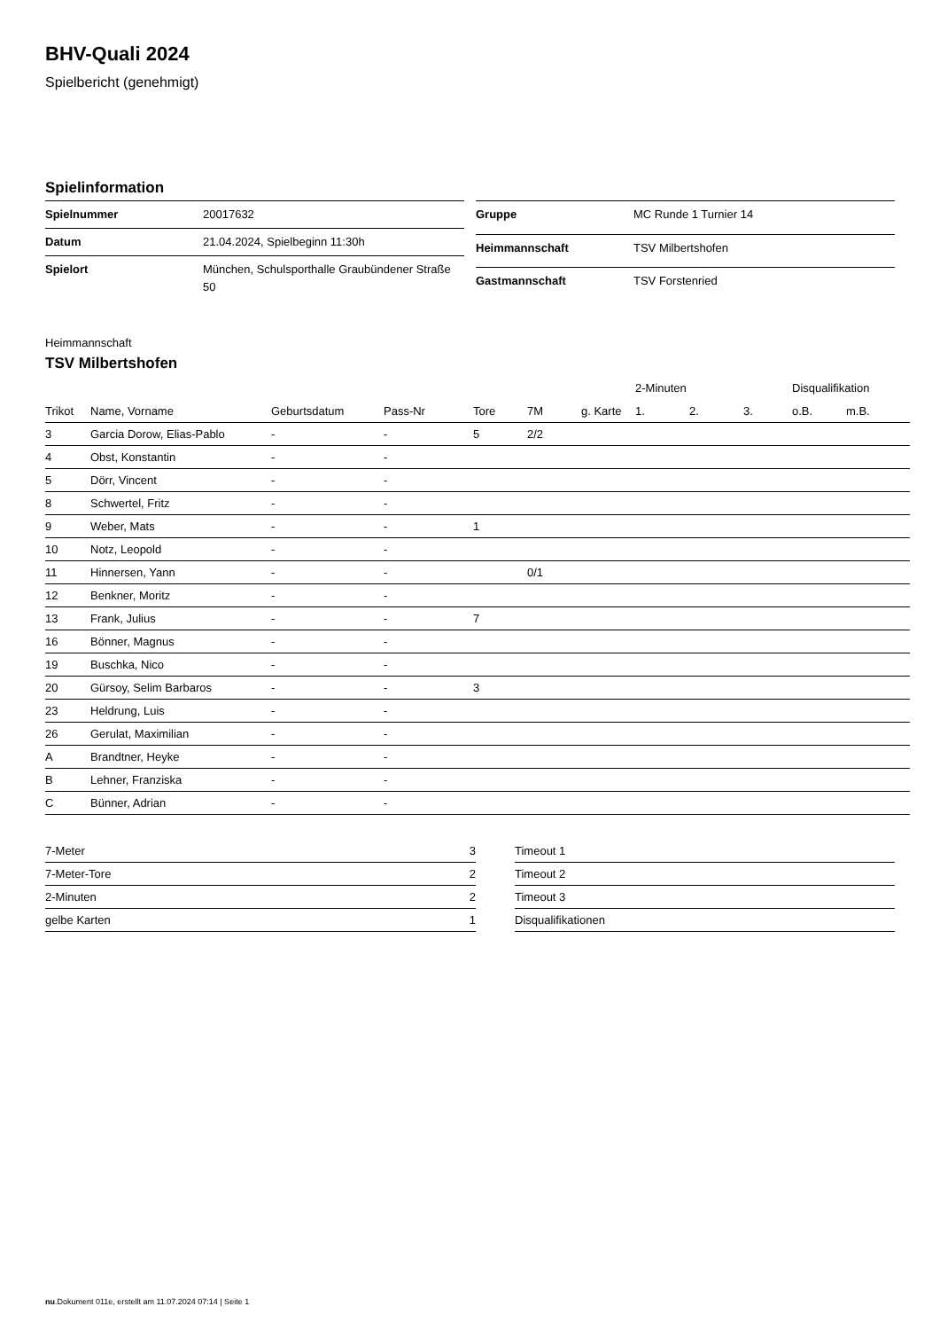BHV-Quali 2024
Spielbericht (genehmigt)
Spielinformation
| Spielnummer | 20017632 |
| Datum | 21.04.2024, Spielbeginn 11:30h |
| Spielort | München, Schulsporthalle Graubündener Straße 50 |
| Gruppe | MC Runde 1 Turnier 14 |
| Heimmannschaft | TSV Milbertshofen |
| Gastmannschaft | TSV Forstenried |
Heimmannschaft
TSV Milbertshofen
| | | | | | | | 2-Minuten | | | Disqualifikation | |
| --- | --- | --- | --- | --- | --- | --- | --- | --- | --- | --- | --- |
| Trikot | Name, Vorname | Geburtsdatum | Pass-Nr | Tore | 7M | g. Karte | 1. | 2. | 3. | o.B. | m.B. |
| 3 | Garcia Dorow, Elias-Pablo | - | - | 5 | 2/2 | | | | | | |
| 4 | Obst, Konstantin | - | - | | | | | | | | |
| 5 | Dörr, Vincent | - | - | | | | | | | | |
| 8 | Schwertel, Fritz | - | - | | | | | | | | |
| 9 | Weber, Mats | - | - | 1 | | | | | | | |
| 10 | Notz, Leopold | - | - | | | | | | | | |
| 11 | Hinnersen, Yann | - | - | | 0/1 | | | | | | |
| 12 | Benkner, Moritz | - | - | | | | | | | | |
| 13 | Frank, Julius | - | - | 7 | | | | | | | |
| 16 | Bönner, Magnus | - | - | | | | | | | | |
| 19 | Buschka, Nico | - | - | | | | | | | | |
| 20 | Gürsoy, Selim Barbaros | - | - | 3 | | | | | | | |
| 23 | Heldrung, Luis | - | - | | | | | | | | |
| 26 | Gerulat, Maximilian | - | - | | | | | | | | |
| A | Brandtner, Heyke | - | - | | | | | | | | |
| B | Lehner, Franziska | - | - | | | | | | | | |
| C | Bünner, Adrian | - | - | | | | | | | | |
| 7-Meter | 3 |
| 7-Meter-Tore | 2 |
| 2-Minuten | 2 |
| gelbe Karten | 1 |
| Timeout 1 |
| Timeout 2 |
| Timeout 3 |
| Disqualifikationen |
nu.Dokument 011e, erstellt am 11.07.2024 07:14 | Seite 1